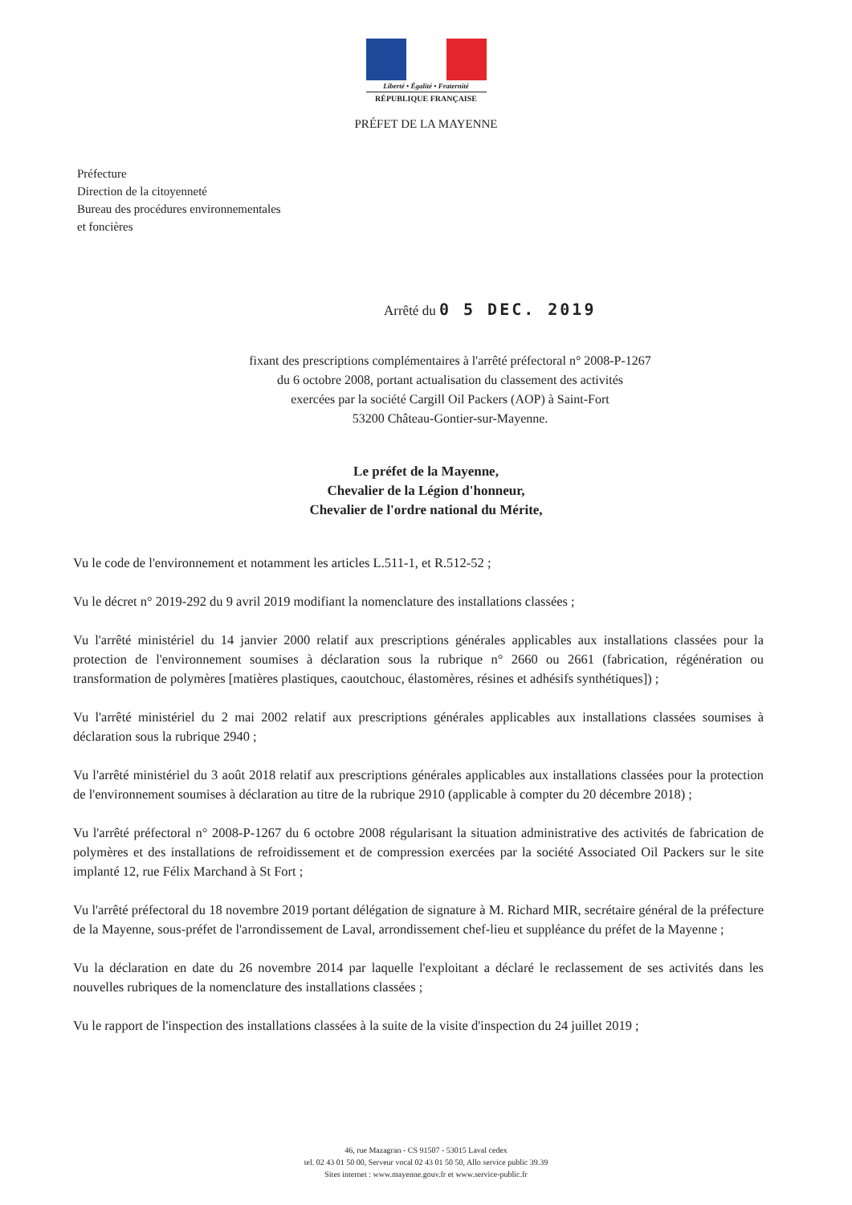Liberté • Égalité • Fraternité
RÉPUBLIQUE FRANÇAISE
PRÉFET DE LA MAYENNE
Préfecture
Direction de la citoyenneté
Bureau des procédures environnementales
et foncières
Arrêté du 0 5 DEC. 2019
fixant des prescriptions complémentaires à l'arrêté préfectoral n° 2008-P-1267
du 6 octobre 2008, portant actualisation du classement des activités
exercées par la société Cargill Oil Packers (AOP) à Saint-Fort
53200 Château-Gontier-sur-Mayenne.
Le préfet de la Mayenne,
Chevalier de la Légion d'honneur,
Chevalier de l'ordre national du Mérite,
Vu le code de l'environnement et notamment les articles L.511-1, et R.512-52 ;
Vu le décret n° 2019-292 du 9 avril 2019 modifiant la nomenclature des installations classées ;
Vu l'arrêté ministériel du 14 janvier 2000 relatif aux prescriptions générales applicables aux installations classées pour la protection de l'environnement soumises à déclaration sous la rubrique n° 2660 ou 2661 (fabrication, régénération ou transformation de polymères [matières plastiques, caoutchouc, élastomères, résines et adhésifs synthétiques]) ;
Vu l'arrêté ministériel du 2 mai 2002 relatif aux prescriptions générales applicables aux installations classées soumises à déclaration sous la rubrique 2940 ;
Vu l'arrêté ministériel du 3 août 2018 relatif aux prescriptions générales applicables aux installations classées pour la protection de l'environnement soumises à déclaration au titre de la rubrique 2910 (applicable à compter du 20 décembre 2018) ;
Vu l'arrêté préfectoral n° 2008-P-1267 du 6 octobre 2008 régularisant la situation administrative des activités de fabrication de polymères et des installations de refroidissement et de compression exercées par la société Associated Oil Packers sur le site implanté 12, rue Félix Marchand à St Fort ;
Vu l'arrêté préfectoral du 18 novembre 2019 portant délégation de signature à M. Richard MIR, secrétaire général de la préfecture de la Mayenne, sous-préfet de l'arrondissement de Laval, arrondissement chef-lieu et suppléance du préfet de la Mayenne ;
Vu la déclaration en date du 26 novembre 2014 par laquelle l'exploitant a déclaré le reclassement de ses activités dans les nouvelles rubriques de la nomenclature des installations classées ;
Vu le rapport de l'inspection des installations classées à la suite de la visite d'inspection du 24 juillet 2019 ;
46, rue Mazagran - CS 91507 - 53015 Laval cedex
tel. 02 43 01 50 00, Serveur vocal 02 43 01 50 50, Allo service public 39.39
Sites internet : www.mayenne.gouv.fr et www.service-public.fr